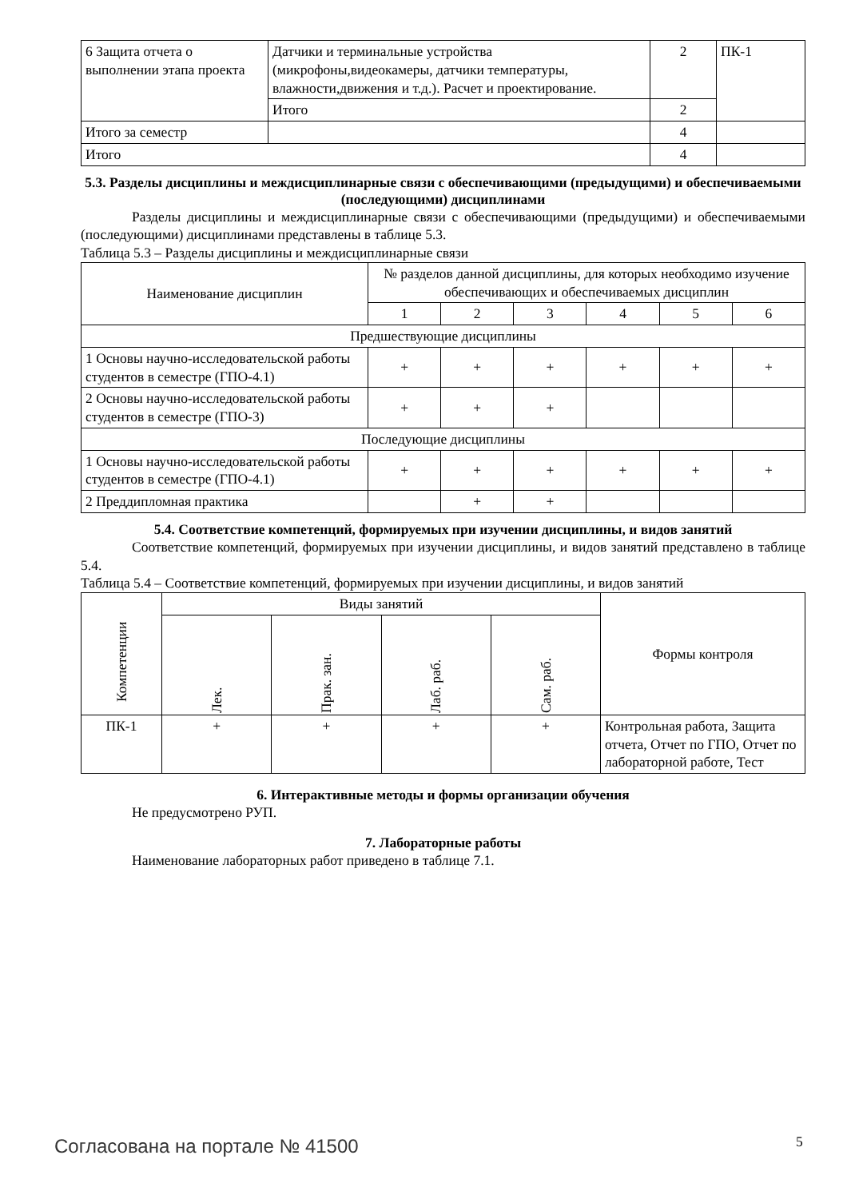| 6 Защита отчета о выполнении этапа проекта | Датчики и терминальные устройства (микрофоны,видеокамеры, датчики температуры, влажности,движения и т.д.). Расчет и проектирование. | 2 | ПК-1 |
| | Итого | 2 | |
| Итого за семестр | | 4 | |
| Итого | | 4 | |
5.3. Разделы дисциплины и междисциплинарные связи с обеспечивающими (предыдущими) и обеспечиваемыми (последующими) дисциплинами
Разделы дисциплины и междисциплинарные связи с обеспечивающими (предыдущими) и обеспечиваемыми (последующими) дисциплинами представлены в таблице 5.3.
Таблица 5.3 – Разделы дисциплины и междисциплинарные связи
| Наименование дисциплин | № разделов данной дисциплины, для которых необходимо изучение обеспечивающих и обеспечиваемых дисциплин | | | | | |
| --- | --- | --- | --- | --- | --- | --- |
| | 1 | 2 | 3 | 4 | 5 | 6 |
| Предшествующие дисциплины | | | | | | |
| 1 Основы научно-исследовательской работы студентов в семестре (ГПО-4.1) | + | + | + | + | + | + |
| 2 Основы научно-исследовательской работы студентов в семестре (ГПО-3) | + | + | + | | | |
| Последующие дисциплины | | | | | | |
| 1 Основы научно-исследовательской работы студентов в семестре (ГПО-4.1) | + | + | + | + | + | + |
| 2 Преддипломная практика | | + | + | | | |
5.4. Соответствие компетенций, формируемых при изучении дисциплины, и видов занятий
Соответствие компетенций, формируемых при изучении дисциплины, и видов занятий представлено в таблице 5.4.
Таблица 5.4 – Соответствие компетенций, формируемых при изучении дисциплины, и видов занятий
| Компетенции | Виды занятий | | | | Формы контроля |
| --- | --- | --- | --- | --- | --- |
| | Лек. | Прак. зан. | Лаб. раб. | Сам. раб. | |
| ПК-1 | + | + | + | + | Контрольная работа, Защита отчета, Отчет по ГПО, Отчет по лабораторной работе, Тест |
6. Интерактивные методы и формы организации обучения
Не предусмотрено РУП.
7. Лабораторные работы
Наименование лабораторных работ приведено в таблице 7.1.
Согласована на портале № 41500 5